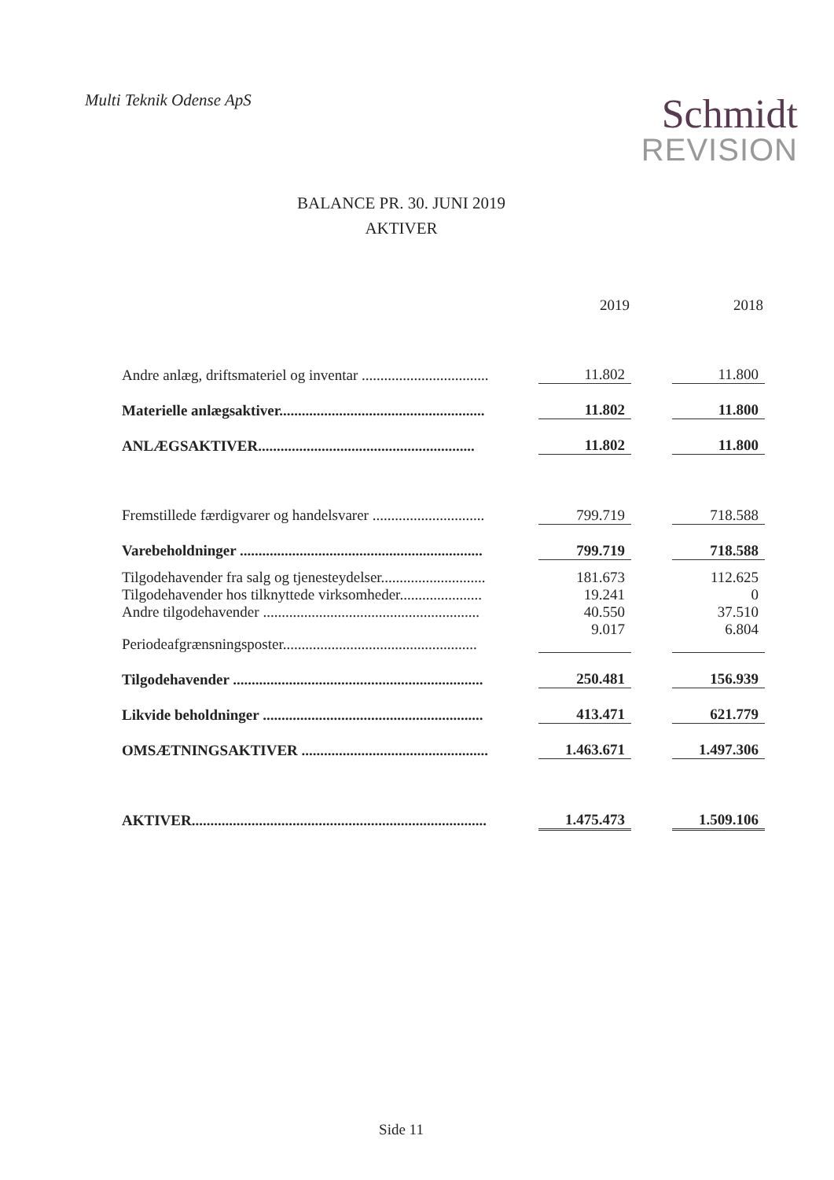Multi Teknik Odense ApS
Schmidt
REVISION
BALANCE PR. 30. JUNI 2019
AKTIVER
| | | 2019 | | 2018 |
| Andre anlæg, driftsmateriel og inventar .................................. | | 11.802 | | 11.800 |
| Materielle anlægsaktiver....................................................... | | 11.802 | | 11.800 |
| ANLÆGSAKTIVER.......................................................... | | 11.802 | | 11.800 |
| Fremstillede færdigvarer og handelsvarer .............................. | | 799.719 | | 718.588 |
| Varebeholdninger ................................................................. | | 799.719 | | 718.588 |
| Tilgodehavender fra salg og tjenesteydelser............................ | | 181.673 | | 112.625 |
| Tilgodehavender hos tilknyttede virksomheder...................... | | 19.241 | | 0 |
| Andre tilgodehavender .......................................................... | | 40.550 | | 37.510 |
| Periodeafgrænsningsposter.................................................... | | 9.017 | | 6.804 |
| Tilgodehavender ................................................................... | | 250.481 | | 156.939 |
| Likvide beholdninger ........................................................... | | 413.471 | | 621.779 |
| OMSÆTNINGSAKTIVER .................................................. | | 1.463.671 | | 1.497.306 |
| AKTIVER............................................................................... | | 1.475.473 | | 1.509.106 |
Side 11